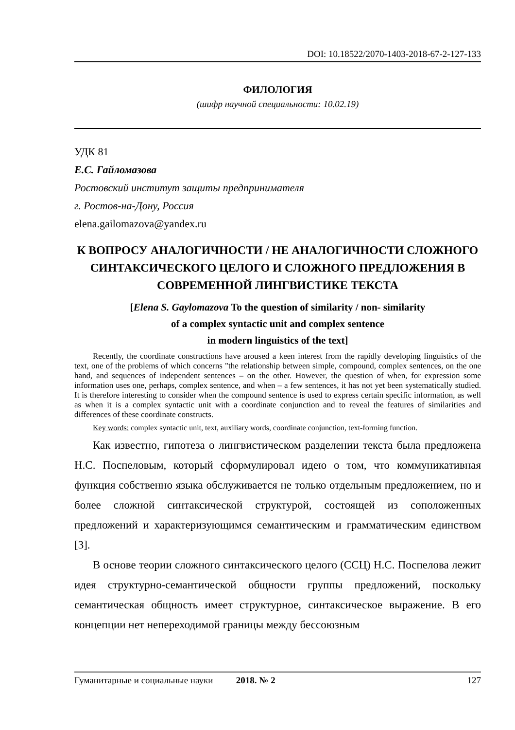DOI: 10.18522/2070-1403-2018-67-2-127-133
ФИЛОЛОГИЯ
(шифр научной специальности: 10.02.19)
УДК 81
Е.С. Гайломазова
Ростовский институт защиты предпринимателя
г. Ростов-на-Дону, Россия
elena.gailomazova@yandex.ru
К ВОПРОСУ АНАЛОГИЧНОСТИ / НЕ АНАЛОГИЧНОСТИ СЛОЖНОГО СИНТАКСИЧЕСКОГО ЦЕЛОГО И СЛОЖНОГО ПРЕДЛОЖЕНИЯ В СОВРЕМЕННОЙ ЛИНГВИСТИКЕ ТЕКСТА
[Elena S. Gaylomazova To the question of similarity / non- similarity
of a complex syntactic unit and complex sentence
in modern linguistics of the text]
Recently, the coordinate constructions have aroused a keen interest from the rapidly developing linguistics of the text, one of the problems of which concerns "the relationship between simple, compound, complex sentences, on the one hand, and sequences of independent sentences – on the other. However, the question of when, for expression some information uses one, perhaps, complex sentence, and when – a few sentences, it has not yet been systematically studied. It is therefore interesting to consider when the compound sentence is used to express certain specific information, as well as when it is a complex syntactic unit with a coordinate conjunction and to reveal the features of similarities and differences of these coordinate constructs.
Key words: complex syntactic unit, text, auxiliary words, coordinate conjunction, text-forming function.
Как известно, гипотеза о лингвистическом разделении текста была предложена Н.С. Поспеловым, который сформулировал идею о том, что коммуникативная функция собственно языка обслуживается не только отдельным предложением, но и более сложной синтаксической структурой, состоящей из соположенных предложений и характеризующимся семантическим и грамматическим единством [3].
В основе теории сложного синтаксического целого (ССЦ) Н.С. Поспелова лежит идея структурно-семантической общности группы предложений, поскольку семантическая общность имеет структурное, синтаксическое выражение. В его концепции нет непереходимой границы между бессоюзным
Гуманитарные и социальные науки 2018. № 2 127